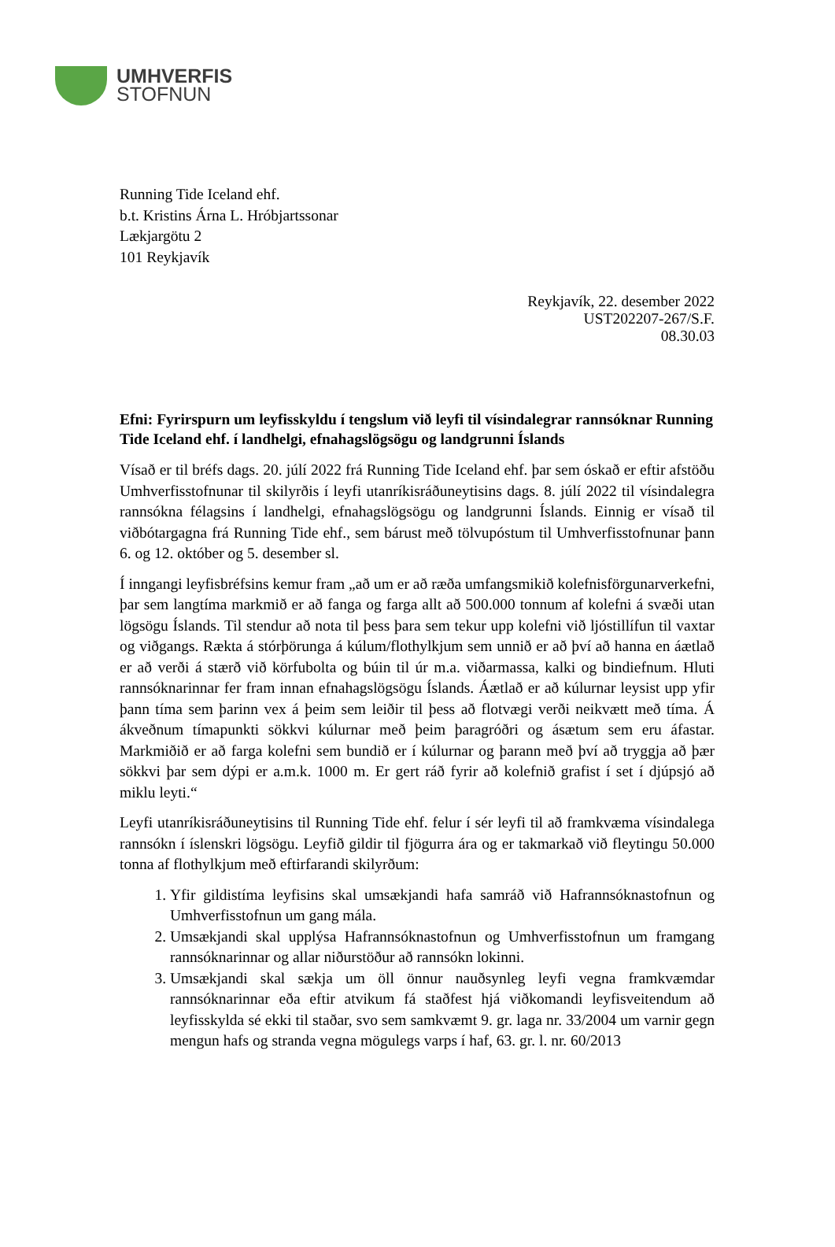UMHVERFIS
STOFNUN
Running Tide Iceland ehf.
b.t. Kristins Árna L. Hróbjartssonar
Lækjargötu 2
101 Reykjavík
Reykjavík, 22. desember 2022
UST202207-267/S.F.
08.30.03
Efni: Fyrirspurn um leyfisskyldu í tengslum við leyfi til vísindalegrar rannsóknar Running Tide Iceland ehf. í landhelgi, efnahagslögsögu og landgrunni Íslands
Vísað er til bréfs dags. 20. júlí 2022 frá Running Tide Iceland ehf. þar sem óskað er eftir afstöðu Umhverfisstofnunar til skilyrðis í leyfi utanríkisráðuneytisins dags. 8. júlí 2022 til vísindalegra rannsókna félagsins í landhelgi, efnahagslögsögu og landgrunni Íslands. Einnig er vísað til viðbótargagna frá Running Tide ehf., sem bárust með tölvupóstum til Umhverfisstofnunar þann 6. og 12. október og 5. desember sl.
Í inngangi leyfisbréfsins kemur fram „að um er að ræða umfangsmikið kolefnisförgunarverkefni, þar sem langtíma markmið er að fanga og farga allt að 500.000 tonnum af kolefni á svæði utan lögsögu Íslands. Til stendur að nota til þess þara sem tekur upp kolefni við ljóstillífun til vaxtar og viðgangs. Rækta á stórþörunga á kúlum/flothylkjum sem unnið er að því að hanna en áætlað er að verði á stærð við körfubolta og búin til úr m.a. viðarmassa, kalki og bindiefnum. Hluti rannsóknarinnar fer fram innan efnahagslögsögu Íslands. Áætlað er að kúlurnar leysist upp yfir þann tíma sem þarinn vex á þeim sem leiðir til þess að flotvægi verði neikvætt með tíma. Á ákveðnum tímapunkti sökkvi kúlurnar með þeim þaragróðri og ásætum sem eru áfastar. Markmiðið er að farga kolefni sem bundið er í kúlurnar og þarann með því að tryggja að þær sökkvi þar sem dýpi er a.m.k. 1000 m. Er gert ráð fyrir að kolefnið grafist í set í djúpsjó að miklu leyti.“
Leyfi utanríkisráðuneytisins til Running Tide ehf. felur í sér leyfi til að framkvæma vísindalega rannsókn í íslenskri lögsögu. Leyfið gildir til fjögurra ára og er takmarkað við fleytingu 50.000 tonna af flothylkjum með eftirfarandi skilyrðum:
1. Yfir gildistíma leyfisins skal umsækjandi hafa samráð við Hafrannsóknastofnun og Umhverfisstofnun um gang mála.
2. Umsækjandi skal upplýsa Hafrannsóknastofnun og Umhverfisstofnun um framgang rannsóknarinnar og allar niðurstöður að rannsókn lokinni.
3. Umsækjandi skal sækja um öll önnur nauðsynleg leyfi vegna framkvæmdar rannsóknarinnar eða eftir atvikum fá staðfest hjá viðkomandi leyfisveitendum að leyfisskylda sé ekki til staðar, svo sem samkvæmt 9. gr. laga nr. 33/2004 um varnir gegn mengun hafs og stranda vegna mögulegs varps í haf, 63. gr. l. nr. 60/2013